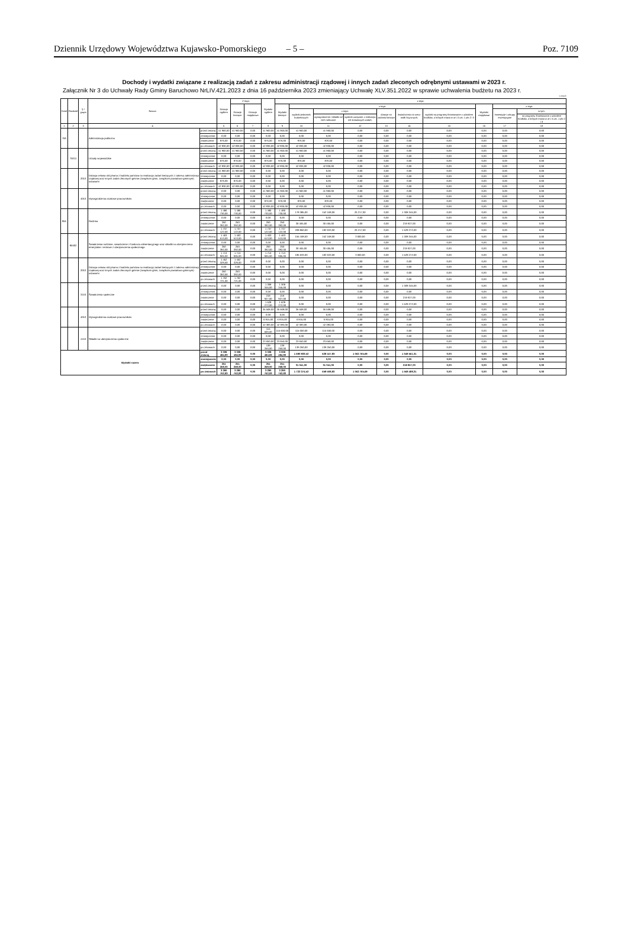Dziennik Urzędowy Województwa Kujawsko-Pomorskiego – 5 – Poz. 7109
Dochody i wydatki związane z realizacją zadań z zakresu administracji rządowej i innych zadań zleconych odrębnymi ustawami w 2023 r.
Załącznik Nr 3 do Uchwały Rady Gminy Baruchowo NrLIV.421.2023 z dnia 16 października 2023 zmieniający Uchwałę XLV.351.2022 w sprawie uchwalenia budżetu na 2023 r.
w złotych
| Dział | Rozdział | § / grupa | Nazwa | | Dotacje ogółem | Z tego: | | Wydatki ogółem | z tego: | | | | | | | | | |
| --- | --- | --- | --- | --- | --- | --- | --- | --- | --- | --- | --- | --- | --- | --- | --- | --- | --- | --- |
| | | | | | | Dotacje bieżące | Dotacje majątkowe | | Wydatki bieżące | z tego: | | | | | | Wydatki majątkowe | z tego: | |
| | | | | | | | | | | wydatki jednostek budżetowych | z tego: | | dotacje na zadania bieżące | świadczenia na rzecz osób fizycznych; | wydatki na programy finansowane z udziałem środków, o których mowa w art. 5 ust. 1 pkt 2 i 3 | | Inwestycje i zakupy inwestycyjne | w tym: |
| | | | | | | | | | | | wynagrodzenia i składki od nich naliczane | wydatki związane z realizacją ich statutowych zadań; | | | | | | na programy finansowane z udziałem środków, o których mowa w art. 5 ust. 1 pkt 2 i 3 |
| 1 | 2 | 3 | 4 | | 5 | 6 | 7 | 8 | 9 | 10 | 11 | 12 | 13 | 14 | 15 | 16 | 17 | 18 |
| 750 | | | Administracja publiczna | przed zmianą | 41 960,00 | 41 960,00 | 0,00 | 41 960,00 | 41 960,00 | 41 960,00 | 41 960,00 | 0,00 | 0,00 | 0,00 | 0,00 | 0,00 | 0,00 | 0,00 |
| | | | | zmniejszenie | 0,00 | 0,00 | 0,00 | 0,00 | 0,00 | 0,00 | 0,00 | 0,00 | 0,00 | 0,00 | 0,00 | 0,00 | 0,00 | 0,00 |
| | | | | zwiększenie | 876,00 | 876,00 | 0,00 | 876,00 | 876,00 | 876,00 | 876,00 | 0,00 | 0,00 | 0,00 | 0,00 | 0,00 | 0,00 | 0,00 |
| | | | | po zmianach | 42 836,00 | 42 836,00 | 0,00 | 42 836,00 | 42 836,00 | 42 836,00 | 42 836,00 | 0,00 | 0,00 | 0,00 | 0,00 | 0,00 | 0,00 | 0,00 |
| | 75011 | | Urzędy wojewódzkie | przed zmianą | 41 960,00 | 41 960,00 | 0,00 | 41 960,00 | 41 960,00 | 41 960,00 | 41 960,00 | 0,00 | 0,00 | 0,00 | 0,00 | 0,00 | 0,00 | 0,00 |
| | | | | zmniejszenie | 0,00 | 0,00 | 0,00 | 0,00 | 0,00 | 0,00 | 0,00 | 0,00 | 0,00 | 0,00 | 0,00 | 0,00 | 0,00 | 0,00 |
| | | | | zwiększenie | 876,00 | 876,00 | 0,00 | 876,00 | 876,00 | 876,00 | 876,00 | 0,00 | 0,00 | 0,00 | 0,00 | 0,00 | 0,00 | 0,00 |
| | | | | po zmianach | 42 836,00 | 42 836,00 | 0,00 | 42 836,00 | 42 836,00 | 42 836,00 | 42 836,00 | 0,00 | 0,00 | 0,00 | 0,00 | 0,00 | 0,00 | 0,00 |
| | | 2010 | Dotacja celowa otrzymana z budżetu państwa na realizację zadań bieżących z zakresu administracji rządowej oraz innych zadań zleconych gminie (związkom gmin, związkom powiatowo-gminnym) ustawami | przed zmianą | 41 960,00 | 41 960,00 | 0,00 | 0,00 | 0,00 | 0,00 | 0,00 | 0,00 | 0,00 | 0,00 | 0,00 | 0,00 | 0,00 | 0,00 |
| | | | | zmniejszenie | 0,00 | 0,00 | 0,00 | 0,00 | 0,00 | 0,00 | 0,00 | 0,00 | 0,00 | 0,00 | 0,00 | 0,00 | 0,00 | 0,00 |
| | | | | zwiększenie | 876,00 | 876,00 | 0,00 | 0,00 | 0,00 | 0,00 | 0,00 | 0,00 | 0,00 | 0,00 | 0,00 | 0,00 | 0,00 | 0,00 |
| | | | | po zmianach | 42 836,00 | 42 836,00 | 0,00 | 0,00 | 0,00 | 0,00 | 0,00 | 0,00 | 0,00 | 0,00 | 0,00 | 0,00 | 0,00 | 0,00 |
| | | 4010 | Wynagrodzenia osobowe pracowników | przed zmianą | 0,00 | 0,00 | 0,00 | 41 960,00 | 41 960,00 | 41 960,00 | 41 960,00 | 0,00 | 0,00 | 0,00 | 0,00 | 0,00 | 0,00 | 0,00 |
| | | | | zmniejszenie | 0,00 | 0,00 | 0,00 | 0,00 | 0,00 | 0,00 | 0,00 | 0,00 | 0,00 | 0,00 | 0,00 | 0,00 | 0,00 | 0,00 |
| | | | | zwiększenie | 0,00 | 0,00 | 0,00 | 876,00 | 876,00 | 876,00 | 876,00 | 0,00 | 0,00 | 0,00 | 0,00 | 0,00 | 0,00 | 0,00 |
| | | | | po zmianach | 0,00 | 0,00 | 0,00 | 42 836,00 | 42 836,00 | 42 836,00 | 42 836,00 | 0,00 | 0,00 | 0,00 | 0,00 | 0,00 | 0,00 | 0,00 |
| 855 | | | Rodzina | przed zmianą | 1 486 730,00 | 1 486 730,00 | 0,00 | 1 486 730,00 | 1 486 730,00 | 178 385,00 | 152 168,00 | 26 217,00 | 0,00 | 1 308 345,00 | 0,00 | 0,00 | 0,00 | 0,00 |
| | | | | zmniejszenie | 0,00 | 0,00 | 0,00 | 0,00 | 0,00 | 0,00 | 0,00 | 0,00 | 0,00 | 0,00 | 0,00 | 0,00 | 0,00 | 0,00 |
| | | | | zwiększenie | 250 392,00 | 250 392,00 | 0,00 | 250 392,00 | 250 392,00 | 30 465,00 | 30 465,00 | 0,00 | 0,00 | 219 927,00 | 0,00 | 0,00 | 0,00 | 0,00 |
| | | | | po zmianach | 1 737 122,00 | 1 737 122,00 | 0,00 | 1 737 122,00 | 1 737 122,00 | 208 850,00 | 182 633,00 | 26 217,00 | 0,00 | 1 528 272,00 | 0,00 | 0,00 | 0,00 | 0,00 |
| | 85502 | | Świadczenia rodzinne, świadczenie z funduszu alimentacyjnego oraz składki na ubezpieczenia emerytalne i rentowe z ubezpieczenia społecznego | przed zmianą | 1 463 513,00 | 1 463 513,00 | 0,00 | 1 463 513,00 | 1 463 513,00 | 155 168,00 | 152 168,00 | 3 000,00 | 0,00 | 1 308 345,00 | 0,00 | 0,00 | 0,00 | 0,00 |
| | | | | zmniejszenie | 0,00 | 0,00 | 0,00 | 0,00 | 0,00 | 0,00 | 0,00 | 0,00 | 0,00 | 0,00 | 0,00 | 0,00 | 0,00 | 0,00 |
| | | | | zwiększenie | 250 392,00 | 250 392,00 | 0,00 | 250 392,00 | 250 392,00 | 30 465,00 | 30 465,00 | 0,00 | 0,00 | 219 927,00 | 0,00 | 0,00 | 0,00 | 0,00 |
| | | | | po zmianach | 1 713 905,00 | 1 713 905,00 | 0,00 | 1 713 905,00 | 1 713 905,00 | 185 633,00 | 182 633,00 | 3 000,00 | 0,00 | 1 528 272,00 | 0,00 | 0,00 | 0,00 | 0,00 |
| | | 2010 | Dotacja celowa otrzymana z budżetu państwa na realizację zadań bieżących z zakresu administracji rządowej oraz innych zadań zleconych gminie (związkom gmin, związkom powiatowo-gminnym) ustawami | przed zmianą | 1 452 329,00 | 1 452 329,00 | 0,00 | 0,00 | 0,00 | 0,00 | 0,00 | 0,00 | 0,00 | 0,00 | 0,00 | 0,00 | 0,00 | 0,00 |
| | | | | zmniejszenie | 0,00 | 0,00 | 0,00 | 0,00 | 0,00 | 0,00 | 0,00 | 0,00 | 0,00 | 0,00 | 0,00 | 0,00 | 0,00 | 0,00 |
| | | | | zwiększenie | 250 392,00 | 250 392,00 | 0,00 | 0,00 | 0,00 | 0,00 | 0,00 | 0,00 | 0,00 | 0,00 | 0,00 | 0,00 | 0,00 | 0,00 |
| | | | | po zmianach | 1 702 721,00 | 1 702 721,00 | 0,00 | 0,00 | 0,00 | 0,00 | 0,00 | 0,00 | 0,00 | 0,00 | 0,00 | 0,00 | 0,00 | 0,00 |
| | | 3110 | Świadczenia społeczne | przed zmianą | 0,00 | 0,00 | 0,00 | 1 308 345,00 | 1 308 345,00 | 0,00 | 0,00 | 0,00 | 0,00 | 1 308 345,00 | 0,00 | 0,00 | 0,00 | 0,00 |
| | | | | zmniejszenie | 0,00 | 0,00 | 0,00 | 0,00 | 0,00 | 0,00 | 0,00 | 0,00 | 0,00 | 0,00 | 0,00 | 0,00 | 0,00 | 0,00 |
| | | | | zwiększenie | 0,00 | 0,00 | 0,00 | 219 927,00 | 219 927,00 | 0,00 | 0,00 | 0,00 | 0,00 | 219 927,00 | 0,00 | 0,00 | 0,00 | 0,00 |
| | | | | po zmianach | 0,00 | 0,00 | 0,00 | 1 528 272,00 | 1 528 272,00 | 0,00 | 0,00 | 0,00 | 0,00 | 1 528 272,00 | 0,00 | 0,00 | 0,00 | 0,00 |
| | | 4010 | Wynagrodzenia osobowe pracowników | przed zmianą | 0,00 | 0,00 | 0,00 | 35 568,00 | 35 568,00 | 35 568,00 | 35 568,00 | 0,00 | 0,00 | 0,00 | 0,00 | 0,00 | 0,00 | 0,00 |
| | | | | zmniejszenie | 0,00 | 0,00 | 0,00 | 0,00 | 0,00 | 0,00 | 0,00 | 0,00 | 0,00 | 0,00 | 0,00 | 0,00 | 0,00 | 0,00 |
| | | | | zwiększenie | 0,00 | 0,00 | 0,00 | 6 815,00 | 6 815,00 | 6 815,00 | 6 815,00 | 0,00 | 0,00 | 0,00 | 0,00 | 0,00 | 0,00 | 0,00 |
| | | | | po zmianach | 0,00 | 0,00 | 0,00 | 42 383,00 | 42 383,00 | 42 383,00 | 42 383,00 | 0,00 | 0,00 | 0,00 | 0,00 | 0,00 | 0,00 | 0,00 |
| | | 4110 | Składki na ubezpieczenia społeczne | przed zmianą | 0,00 | 0,00 | 0,00 | 115 600,00 | 115 600,00 | 115 600,00 | 115 600,00 | 0,00 | 0,00 | 0,00 | 0,00 | 0,00 | 0,00 | 0,00 |
| | | | | zmniejszenie | 0,00 | 0,00 | 0,00 | 0,00 | 0,00 | 0,00 | 0,00 | 0,00 | 0,00 | 0,00 | 0,00 | 0,00 | 0,00 | 0,00 |
| | | | | zwiększenie | 0,00 | 0,00 | 0,00 | 23 650,00 | 23 650,00 | 23 650,00 | 23 650,00 | 0,00 | 0,00 | 0,00 | 0,00 | 0,00 | 0,00 | 0,00 |
| | | | | po zmianach | 0,00 | 0,00 | 0,00 | 139 250,00 | 139 250,00 | 139 250,00 | 139 250,00 | 0,00 | 0,00 | 0,00 | 0,00 | 0,00 | 0,00 | 0,00 |
| Wydatki razem: | | | | przed zmianą | 3 039 494,83 | 3 039 494,83 | 0,00 | 3 039 494,83 | 3 039 494,83 | 1 690 933,52 | 628 167,83 | 1 062 765,69 | 0,00 | 1 348 561,31 | 0,00 | 0,00 | 0,00 | 0,00 |
| | | | | zmniejszenie | 0,00 | 0,00 | 0,00 | 0,00 | 0,00 | 0,00 | 0,00 | 0,00 | 0,00 | 0,00 | 0,00 | 0,00 | 0,00 | 0,00 |
| | | | | zwiększenie | 251 268,00 | 251 268,00 | 0,00 | 251 268,00 | 251 268,00 | 31 341,00 | 31 341,00 | 0,00 | 0,00 | 219 927,00 | 0,00 | 0,00 | 0,00 | 0,00 |
| | | | | po zmianach | 3 290 762,83 | 3 290 762,83 | 0,00 | 3 290 762,83 | 3 290 762,83 | 1 722 274,52 | 659 508,83 | 1 062 765,69 | 0,00 | 1 568 488,31 | 0,00 | 0,00 | 0,00 | 0,00 |